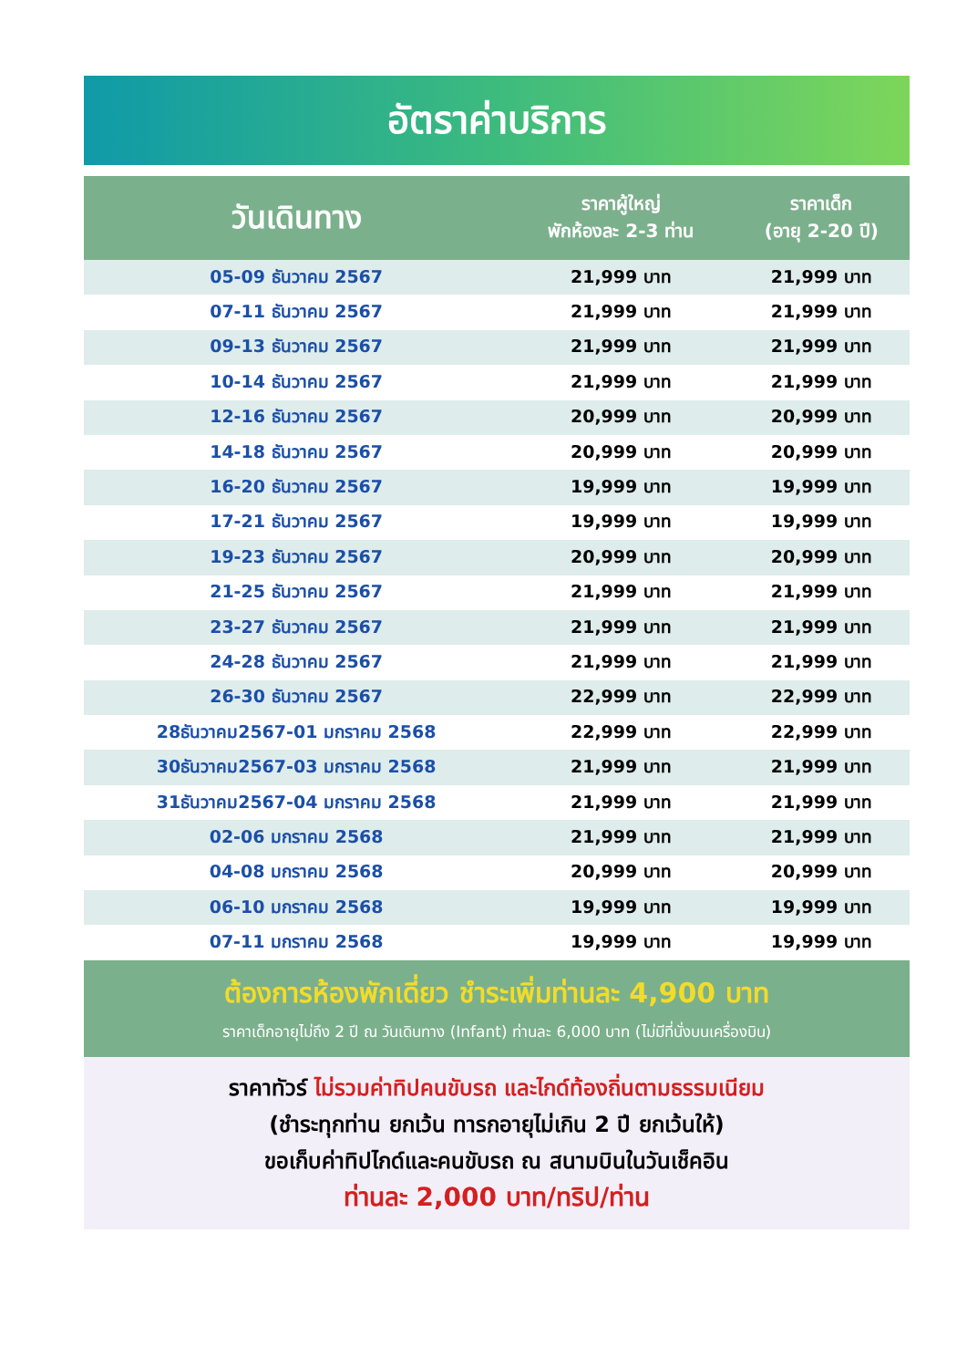อัตราค่าบริการ
| วันเดินทาง | ราคาผู้ใหญ่ พักห้องละ 2-3 ท่าน | ราคาเด็ก (อายุ 2-20 ปี) |
| --- | --- | --- |
| 05-09 ธันวาคม 2567 | 21,999 บาท | 21,999 บาท |
| 07-11 ธันวาคม 2567 | 21,999 บาท | 21,999 บาท |
| 09-13 ธันวาคม 2567 | 21,999 บาท | 21,999 บาท |
| 10-14 ธันวาคม 2567 | 21,999 บาท | 21,999 บาท |
| 12-16 ธันวาคม 2567 | 20,999 บาท | 20,999 บาท |
| 14-18 ธันวาคม 2567 | 20,999 บาท | 20,999 บาท |
| 16-20 ธันวาคม 2567 | 19,999 บาท | 19,999 บาท |
| 17-21 ธันวาคม 2567 | 19,999 บาท | 19,999 บาท |
| 19-23 ธันวาคม 2567 | 20,999 บาท | 20,999 บาท |
| 21-25 ธันวาคม 2567 | 21,999 บาท | 21,999 บาท |
| 23-27 ธันวาคม 2567 | 21,999 บาท | 21,999 บาท |
| 24-28 ธันวาคม 2567 | 21,999 บาท | 21,999 บาท |
| 26-30 ธันวาคม 2567 | 22,999 บาท | 22,999 บาท |
| 28ธันวาคม2567-01 มกราคม 2568 | 22,999 บาท | 22,999 บาท |
| 30ธันวาคม2567-03 มกราคม 2568 | 21,999 บาท | 21,999 บาท |
| 31ธันวาคม2567-04 มกราคม 2568 | 21,999 บาท | 21,999 บาท |
| 02-06 มกราคม 2568 | 21,999 บาท | 21,999 บาท |
| 04-08 มกราคม 2568 | 20,999 บาท | 20,999 บาท |
| 06-10 มกราคม 2568 | 19,999 บาท | 19,999 บาท |
| 07-11 มกราคม 2568 | 19,999 บาท | 19,999 บาท |
ต้องการห้องพักเดี่ยว ชำระเพิ่มท่านละ 4,900 บาท
ราคาเด็กอายุไม่ถึง 2 ปี ณ วันเดินทาง (Infant) ท่านละ 6,000 บาท (ไม่มีที่นั่งบนเครื่องบิน)
ราคาทัวร์ ไม่รวมค่าทิปคนขับรถ และไกด์ท้องถิ่นตามธรรมเนียม
(ชำระทุกท่าน ยกเว้น ทารกอายุไม่เกิน 2 ปี ยกเว้นให้)
ขอเก็บค่าทิปไกด์และคนขับรถ ณ สนามบินในวันเช็คอิน
ท่านละ 2,000 บาท/ทริป/ท่าน